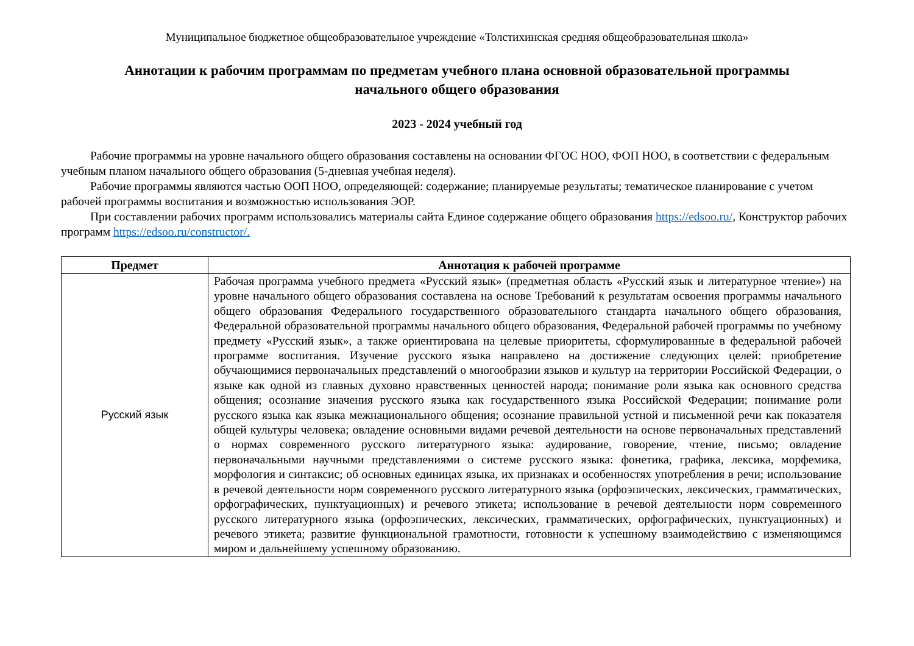Муниципальное бюджетное общеобразовательное учреждение «Толстихинская средняя общеобразовательная школа»
Аннотации к рабочим программам по предметам учебного плана основной образовательной программы
начального общего образования
2023 - 2024 учебный год
Рабочие программы на уровне начального общего образования составлены на основании ФГОС НОО, ФОП НОО, в соответствии с федеральным учебным планом начального общего образования (5-дневная учебная неделя).
Рабочие программы являются частью ООП НОО, определяющей: содержание; планируемые результаты; тематическое планирование с учетом рабочей программы воспитания и возможностью использования ЭОР.
При составлении рабочих программ использовались материалы сайта Единое содержание общего образования https://edsoo.ru/, Конструктор рабочих программ https://edsoo.ru/constructor/.
| Предмет | Аннотация к рабочей программе |
| --- | --- |
| Русский язык | Рабочая программа учебного предмета «Русский язык» (предметная область «Русский язык и литературное чтение») на уровне начального общего образования составлена на основе Требований к результатам освоения программы начального общего образования Федерального государственного образовательного стандарта начального общего образования, Федеральной образовательной программы начального общего образования, Федеральной рабочей программы по учебному предмету «Русский язык», а также ориентирована на целевые приоритеты, сформулированные в федеральной рабочей программе воспитания. Изучение русского языка направлено на достижение следующих целей: приобретение обучающимися первоначальных представлений о многообразии языков и культур на территории Российской Федерации, о языке как одной из главных духовно нравственных ценностей народа; понимание роли языка как основного средства общения; осознание значения русского языка как государственного языка Российской Федерации; понимание роли русского языка как языка межнационального общения; осознание правильной устной и письменной речи как показателя общей культуры человека; овладение основными видами речевой деятельности на основе первоначальных представлений о нормах современного русского литературного языка: аудирование, говорение, чтение, письмо; овладение первоначальными научными представлениями о системе русского языка: фонетика, графика, лексика, морфемика, морфология и синтаксис; об основных единицах языка, их признаках и особенностях употребления в речи; использование в речевой деятельности норм современного русского литературного языка (орфоэпических, лексических, грамматических, орфографических, пунктуационных) и речевого этикета; использование в речевой деятельности норм современного русского литературного языка (орфоэпических, лексических, грамматических, орфографических, пунктуационных) и речевого этикета; развитие функциональной грамотности, готовности к успешному взаимодействию с изменяющимся миром и дальнейшему успешному образованию. |